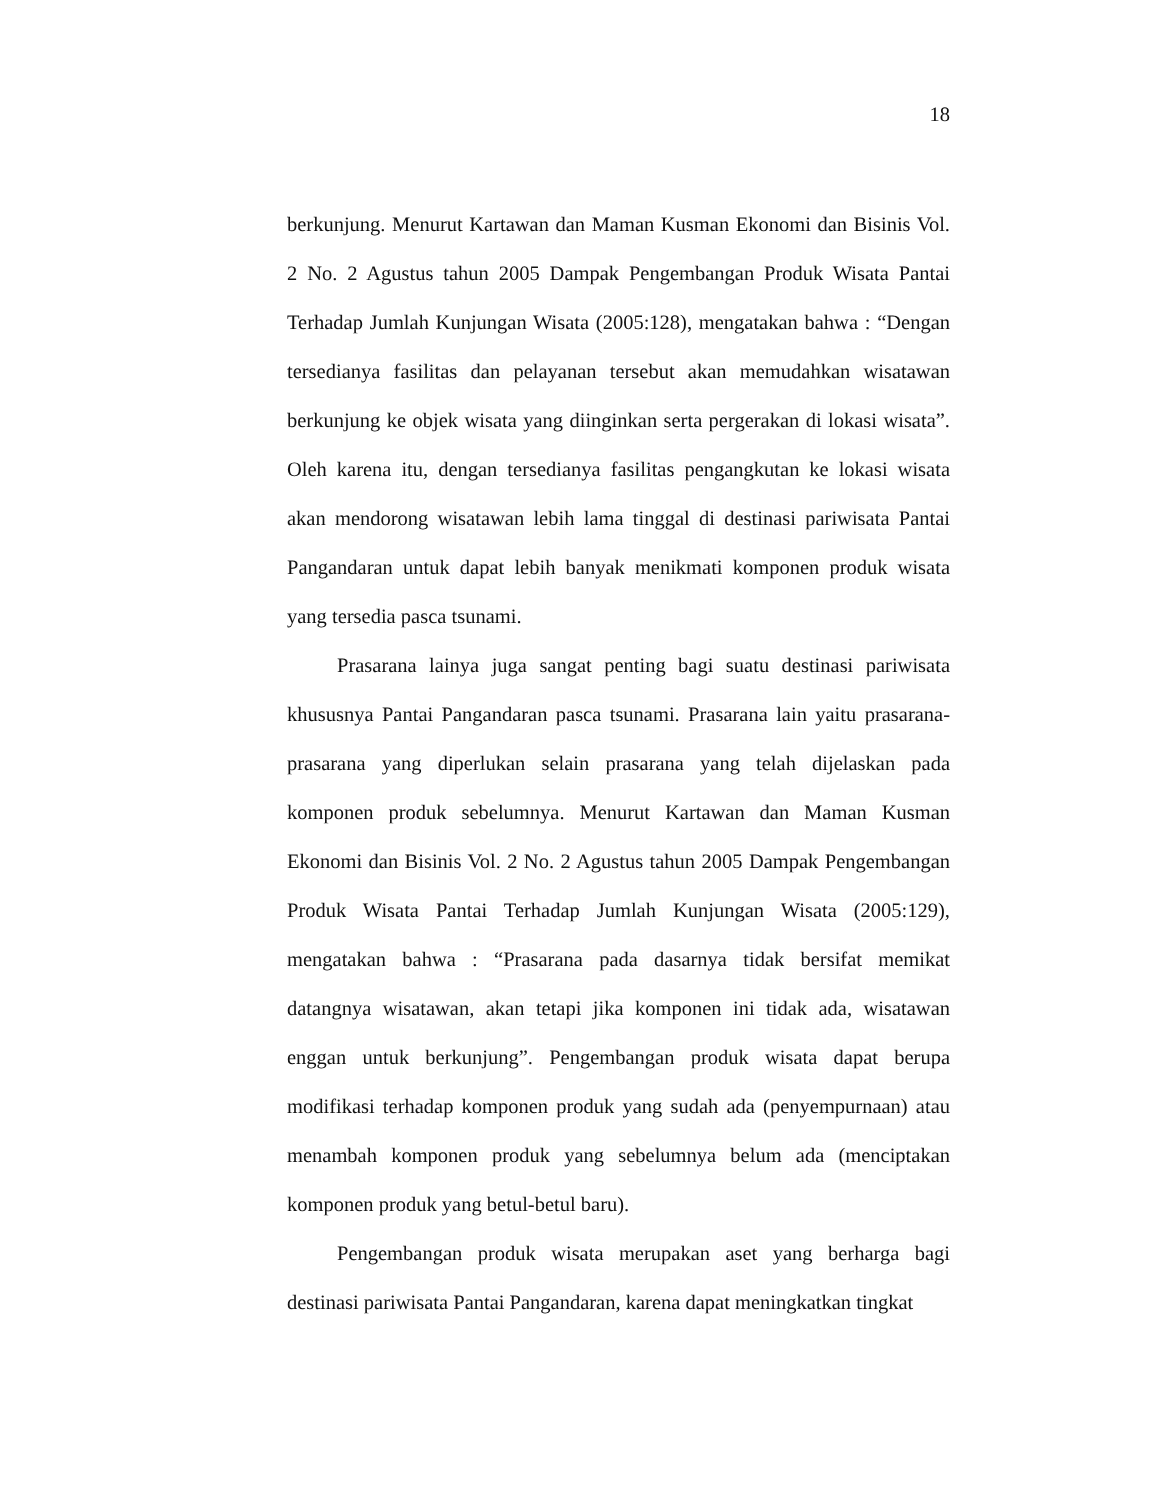18
berkunjung. Menurut Kartawan dan Maman Kusman Ekonomi dan Bisinis Vol. 2 No. 2 Agustus tahun 2005 Dampak Pengembangan Produk Wisata Pantai Terhadap Jumlah Kunjungan Wisata (2005:128), mengatakan bahwa : “Dengan tersedianya fasilitas dan pelayanan tersebut akan memudahkan wisatawan berkunjung ke objek wisata yang diinginkan serta pergerakan di lokasi wisata”. Oleh karena itu, dengan tersedianya fasilitas pengangkutan ke lokasi wisata akan mendorong wisatawan lebih lama tinggal di destinasi pariwisata Pantai Pangandaran untuk dapat lebih banyak menikmati komponen produk wisata yang tersedia pasca tsunami.
Prasarana lainya juga sangat penting bagi suatu destinasi pariwisata khususnya Pantai Pangandaran pasca tsunami. Prasarana lain yaitu prasarana-prasarana yang diperlukan selain prasarana yang telah dijelaskan pada komponen produk sebelumnya. Menurut Kartawan dan Maman Kusman Ekonomi dan Bisinis Vol. 2 No. 2 Agustus tahun 2005 Dampak Pengembangan Produk Wisata Pantai Terhadap Jumlah Kunjungan Wisata (2005:129), mengatakan bahwa : “Prasarana pada dasarnya tidak bersifat memikat datangnya wisatawan, akan tetapi jika komponen ini tidak ada, wisatawan enggan untuk berkunjung”. Pengembangan produk wisata dapat berupa modifikasi terhadap komponen produk yang sudah ada (penyempurnaan) atau menambah komponen produk yang sebelumnya belum ada (menciptakan komponen produk yang betul-betul baru).
Pengembangan produk wisata merupakan aset yang berharga bagi destinasi pariwisata Pantai Pangandaran, karena dapat meningkatkan tingkat